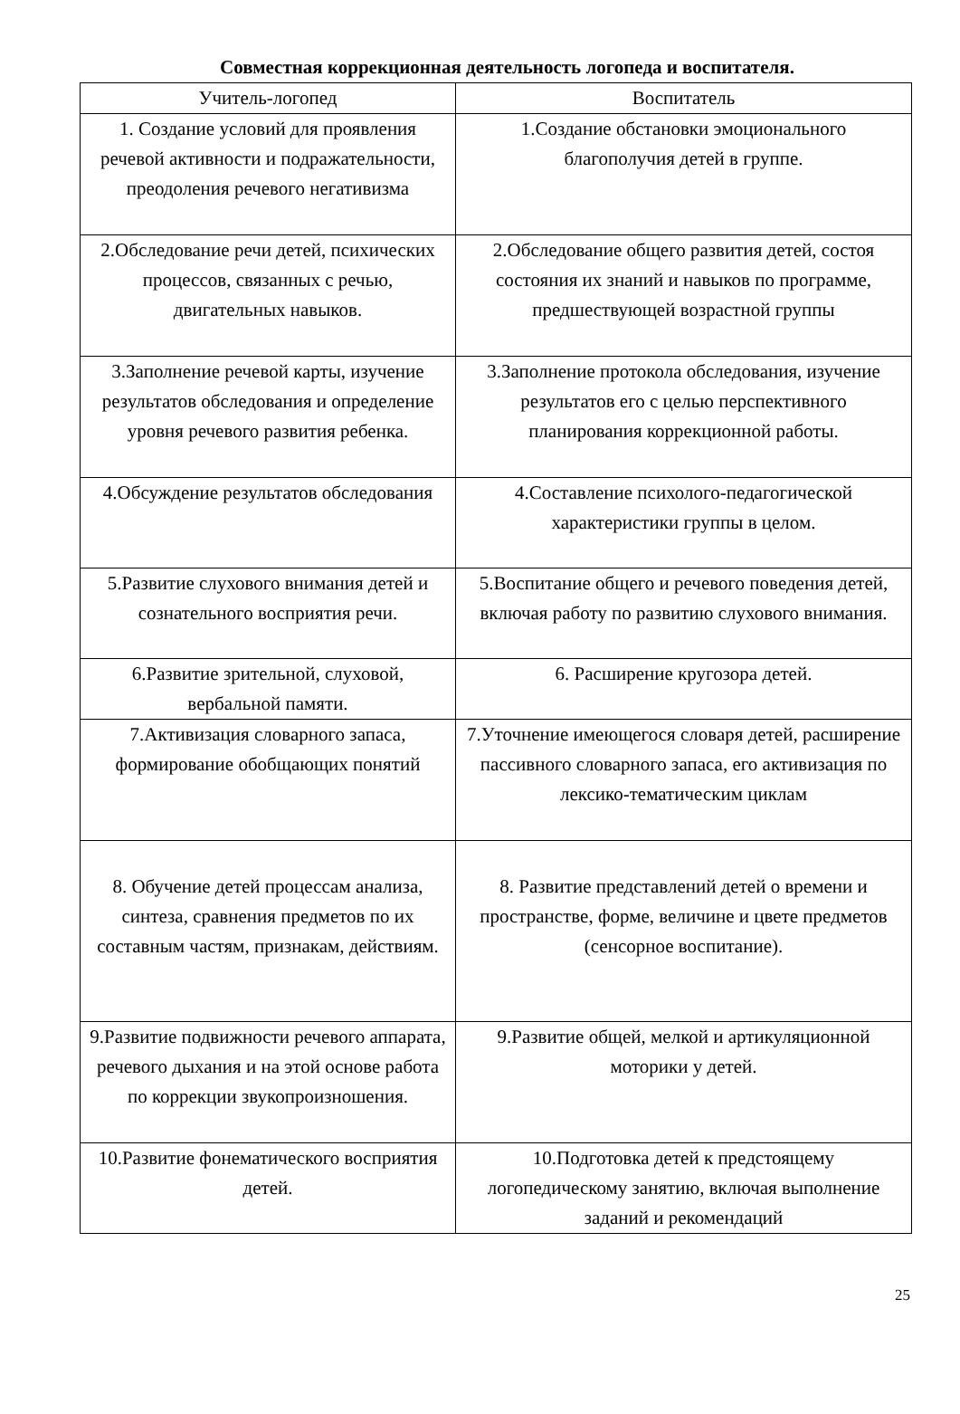Совместная коррекционная деятельность логопеда и воспитателя.
| Учитель-логопед | Воспитатель |
| --- | --- |
| 1. Создание условий для проявления речевой активности и подражательности, преодоления речевого негативизма | 1.Создание обстановки эмоционального благополучия детей в группе. |
| 2.Обследование речи детей, психических процессов, связанных с речью, двигательных навыков. | 2.Обследование общего развития детей, состоя состояния их знаний и навыков по программе, предшествующей возрастной группы |
| 3.Заполнение речевой карты, изучение результатов обследования и определение уровня речевого развития ребенка. | 3.Заполнение протокола обследования, изучение результатов его с целью перспективного планирования коррекционной работы. |
| 4.Обсуждение результатов обследования | 4.Составление психолого-педагогической характеристики группы в целом. |
| 5.Развитие слухового внимания детей и сознательного восприятия речи. | 5.Воспитание общего и речевого поведения детей, включая работу по развитию слухового внимания. |
| 6.Развитие зрительной, слуховой, вербальной памяти. | 6. Расширение кругозора детей. |
| 7.Активизация словарного запаса, формирование обобщающих понятий | 7.Уточнение имеющегося словаря детей, расширение пассивного словарного запаса, его активизация по лексико-тематическим циклам |
| 8. Обучение детей процессам анализа, синтеза, сравнения предметов по их составным частям, признакам, действиям. | 8. Развитие представлений детей о времени и пространстве, форме, величине и цвете предметов (сенсорное воспитание). |
| 9.Развитие подвижности речевого аппарата, речевого дыхания и на этой основе работа по коррекции звукопроизношения. | 9.Развитие общей, мелкой и артикуляционной моторики у детей. |
| 10.Развитие фонематического восприятия детей. | 10.Подготовка детей к предстоящему логопедическому занятию, включая выполнение заданий и рекомендаций |
25